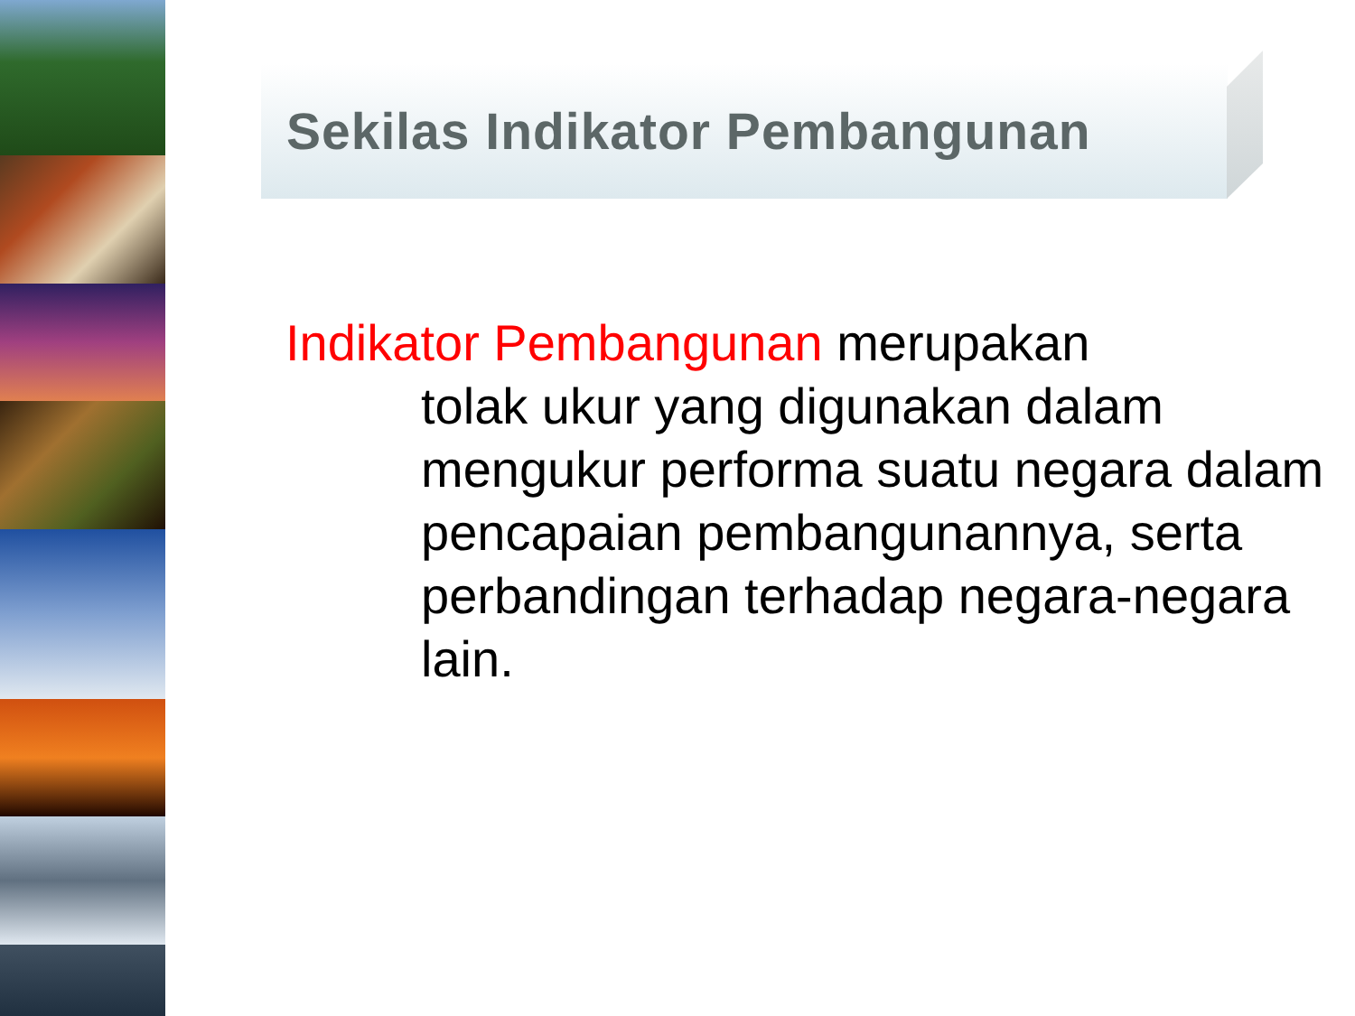Sekilas Indikator Pembangunan
Indikator Pembangunan merupakan
tolak ukur yang digunakan dalam mengukur performa suatu negara dalam pencapaian pembangunannya, serta perbandingan terhadap negara-negara lain.